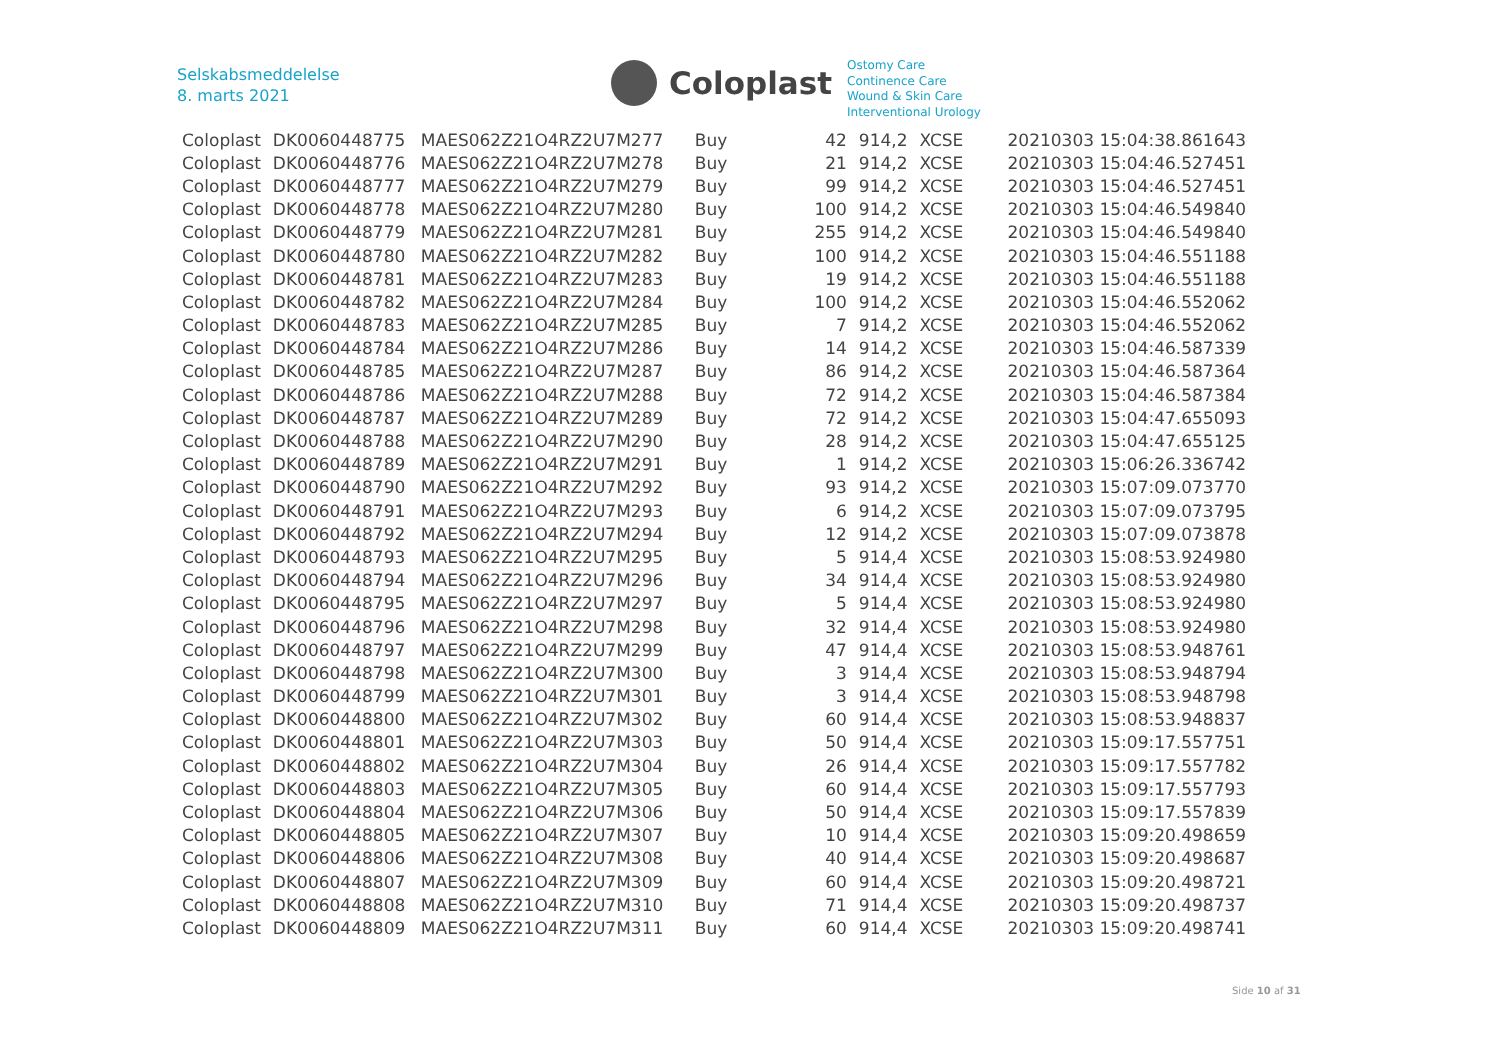Selskabsmeddelelse
8. marts 2021
Coloplast
Ostomy Care
Continence Care
Wound & Skin Care
Interventional Urology
| Coloplast | DK0060448775 | MAES062Z21O4RZ2U7M277 | Buy | 42 | 914,2 | XCSE | 20210303 15:04:38.861643 |
| Coloplast | DK0060448776 | MAES062Z21O4RZ2U7M278 | Buy | 21 | 914,2 | XCSE | 20210303 15:04:46.527451 |
| Coloplast | DK0060448777 | MAES062Z21O4RZ2U7M279 | Buy | 99 | 914,2 | XCSE | 20210303 15:04:46.527451 |
| Coloplast | DK0060448778 | MAES062Z21O4RZ2U7M280 | Buy | 100 | 914,2 | XCSE | 20210303 15:04:46.549840 |
| Coloplast | DK0060448779 | MAES062Z21O4RZ2U7M281 | Buy | 255 | 914,2 | XCSE | 20210303 15:04:46.549840 |
| Coloplast | DK0060448780 | MAES062Z21O4RZ2U7M282 | Buy | 100 | 914,2 | XCSE | 20210303 15:04:46.551188 |
| Coloplast | DK0060448781 | MAES062Z21O4RZ2U7M283 | Buy | 19 | 914,2 | XCSE | 20210303 15:04:46.551188 |
| Coloplast | DK0060448782 | MAES062Z21O4RZ2U7M284 | Buy | 100 | 914,2 | XCSE | 20210303 15:04:46.552062 |
| Coloplast | DK0060448783 | MAES062Z21O4RZ2U7M285 | Buy | 7 | 914,2 | XCSE | 20210303 15:04:46.552062 |
| Coloplast | DK0060448784 | MAES062Z21O4RZ2U7M286 | Buy | 14 | 914,2 | XCSE | 20210303 15:04:46.587339 |
| Coloplast | DK0060448785 | MAES062Z21O4RZ2U7M287 | Buy | 86 | 914,2 | XCSE | 20210303 15:04:46.587364 |
| Coloplast | DK0060448786 | MAES062Z21O4RZ2U7M288 | Buy | 72 | 914,2 | XCSE | 20210303 15:04:46.587384 |
| Coloplast | DK0060448787 | MAES062Z21O4RZ2U7M289 | Buy | 72 | 914,2 | XCSE | 20210303 15:04:47.655093 |
| Coloplast | DK0060448788 | MAES062Z21O4RZ2U7M290 | Buy | 28 | 914,2 | XCSE | 20210303 15:04:47.655125 |
| Coloplast | DK0060448789 | MAES062Z21O4RZ2U7M291 | Buy | 1 | 914,2 | XCSE | 20210303 15:06:26.336742 |
| Coloplast | DK0060448790 | MAES062Z21O4RZ2U7M292 | Buy | 93 | 914,2 | XCSE | 20210303 15:07:09.073770 |
| Coloplast | DK0060448791 | MAES062Z21O4RZ2U7M293 | Buy | 6 | 914,2 | XCSE | 20210303 15:07:09.073795 |
| Coloplast | DK0060448792 | MAES062Z21O4RZ2U7M294 | Buy | 12 | 914,2 | XCSE | 20210303 15:07:09.073878 |
| Coloplast | DK0060448793 | MAES062Z21O4RZ2U7M295 | Buy | 5 | 914,4 | XCSE | 20210303 15:08:53.924980 |
| Coloplast | DK0060448794 | MAES062Z21O4RZ2U7M296 | Buy | 34 | 914,4 | XCSE | 20210303 15:08:53.924980 |
| Coloplast | DK0060448795 | MAES062Z21O4RZ2U7M297 | Buy | 5 | 914,4 | XCSE | 20210303 15:08:53.924980 |
| Coloplast | DK0060448796 | MAES062Z21O4RZ2U7M298 | Buy | 32 | 914,4 | XCSE | 20210303 15:08:53.924980 |
| Coloplast | DK0060448797 | MAES062Z21O4RZ2U7M299 | Buy | 47 | 914,4 | XCSE | 20210303 15:08:53.948761 |
| Coloplast | DK0060448798 | MAES062Z21O4RZ2U7M300 | Buy | 3 | 914,4 | XCSE | 20210303 15:08:53.948794 |
| Coloplast | DK0060448799 | MAES062Z21O4RZ2U7M301 | Buy | 3 | 914,4 | XCSE | 20210303 15:08:53.948798 |
| Coloplast | DK0060448800 | MAES062Z21O4RZ2U7M302 | Buy | 60 | 914,4 | XCSE | 20210303 15:08:53.948837 |
| Coloplast | DK0060448801 | MAES062Z21O4RZ2U7M303 | Buy | 50 | 914,4 | XCSE | 20210303 15:09:17.557751 |
| Coloplast | DK0060448802 | MAES062Z21O4RZ2U7M304 | Buy | 26 | 914,4 | XCSE | 20210303 15:09:17.557782 |
| Coloplast | DK0060448803 | MAES062Z21O4RZ2U7M305 | Buy | 60 | 914,4 | XCSE | 20210303 15:09:17.557793 |
| Coloplast | DK0060448804 | MAES062Z21O4RZ2U7M306 | Buy | 50 | 914,4 | XCSE | 20210303 15:09:17.557839 |
| Coloplast | DK0060448805 | MAES062Z21O4RZ2U7M307 | Buy | 10 | 914,4 | XCSE | 20210303 15:09:20.498659 |
| Coloplast | DK0060448806 | MAES062Z21O4RZ2U7M308 | Buy | 40 | 914,4 | XCSE | 20210303 15:09:20.498687 |
| Coloplast | DK0060448807 | MAES062Z21O4RZ2U7M309 | Buy | 60 | 914,4 | XCSE | 20210303 15:09:20.498721 |
| Coloplast | DK0060448808 | MAES062Z21O4RZ2U7M310 | Buy | 71 | 914,4 | XCSE | 20210303 15:09:20.498737 |
| Coloplast | DK0060448809 | MAES062Z21O4RZ2U7M311 | Buy | 60 | 914,4 | XCSE | 20210303 15:09:20.498741 |
Side 10 af 31